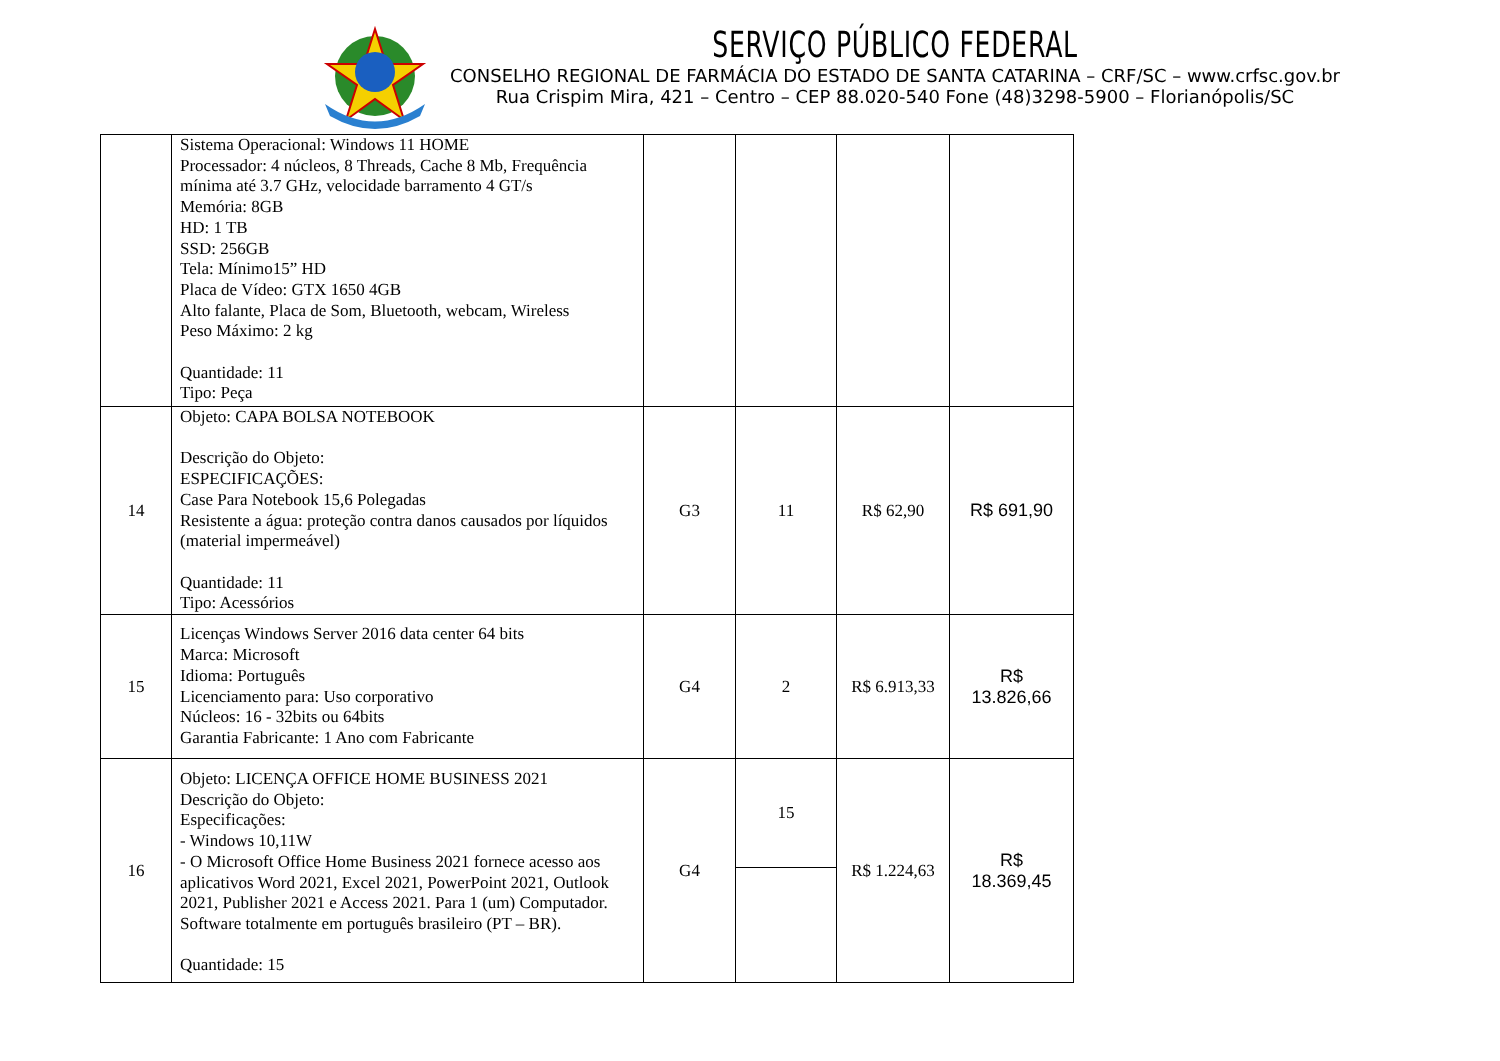SERVIÇO PÚBLICO FEDERAL
CONSELHO REGIONAL DE FARMÁCIA DO ESTADO DE SANTA CATARINA – CRF/SC – www.crfsc.gov.br
Rua Crispim Mira, 421 – Centro – CEP 88.020-540 Fone (48)3298-5900 – Florianópolis/SC
| | Sistema Operacional: Windows 11 HOME Processador: 4 núcleos, 8 Threads, Cache 8 Mb, Frequência mínima até 3.7 GHz, velocidade barramento 4 GT/s Memória: 8GB HD: 1 TB SSD: 256GB Tela: Mínimo15” HD Placa de Vídeo: GTX 1650 4GB Alto falante, Placa de Som, Bluetooth, webcam, Wireless Peso Máximo: 2 kg Quantidade: 11 Tipo: Peça | | | | |
| 14 | Objeto: CAPA BOLSA NOTEBOOK Descrição do Objeto: ESPECIFICAÇÕES: Case Para Notebook 15,6 Polegadas Resistente a água: proteção contra danos causados por líquidos (material impermeável) Quantidade: 11 Tipo: Acessórios | G3 | 11 | R$ 62,90 | R$ 691,90 |
| 15 | Licenças Windows Server 2016 data center 64 bits Marca: Microsoft Idioma: Português Licenciamento para: Uso corporativo Núcleos: 16 - 32bits ou 64bits Garantia Fabricante: 1 Ano com Fabricante | G4 | 2 | R$ 6.913,33 | R$ 13.826,66 |
| 16 | Objeto: LICENÇA OFFICE HOME BUSINESS 2021 Descrição do Objeto: Especificações: - Windows 10,11W - O Microsoft Office Home Business 2021 fornece acesso aos aplicativos Word 2021, Excel 2021, PowerPoint 2021, Outlook 2021, Publisher 2021 e Access 2021. Para 1 (um) Computador. Software totalmente em português brasileiro (PT – BR). Quantidade: 15 | G4 | 15 | R$ 1.224,63 | R$ 18.369,45 |